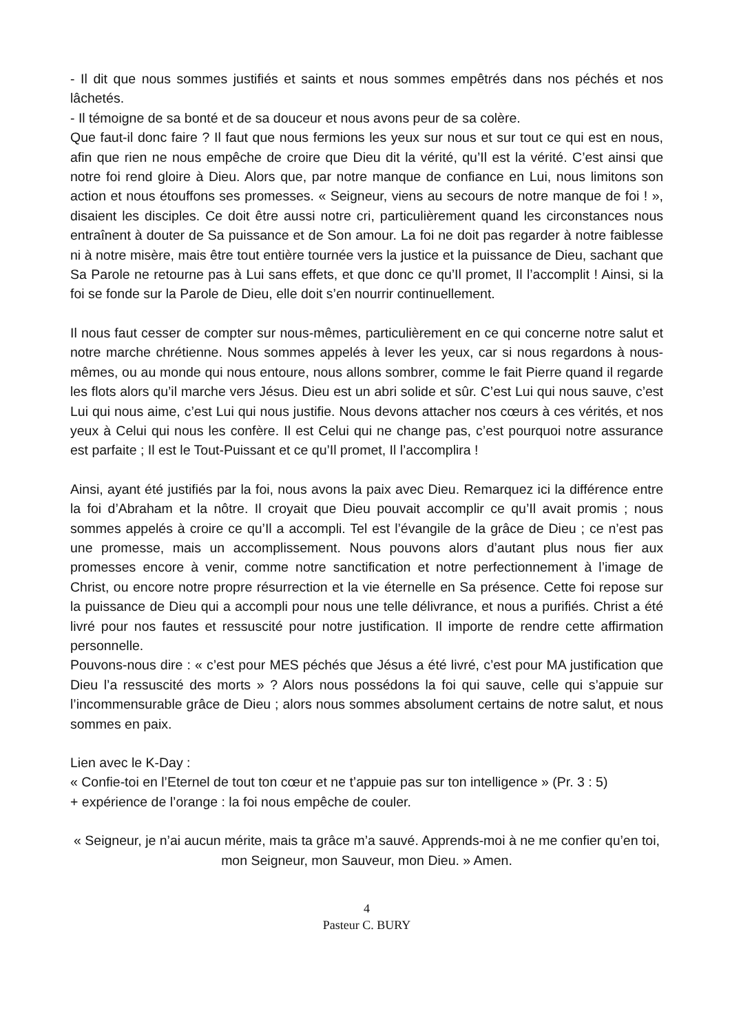- Il dit que nous sommes justifiés et saints et nous sommes empêtrés dans nos péchés et nos lâchetés.
- Il témoigne de sa bonté et de sa douceur et nous avons peur de sa colère.
Que faut-il donc faire ? Il faut que nous fermions les yeux sur nous et sur tout ce qui est en nous, afin que rien ne nous empêche de croire que Dieu dit la vérité, qu’Il est la vérité. C’est ainsi que notre foi rend gloire à Dieu. Alors que, par notre manque de confiance en Lui, nous limitons son action et nous étouffons ses promesses. « Seigneur, viens au secours de notre manque de foi ! », disaient les disciples. Ce doit être aussi notre cri, particulièrement quand les circonstances nous entraînent à douter de Sa puissance et de Son amour. La foi ne doit pas regarder à notre faiblesse ni à notre misère, mais être tout entière tournée vers la justice et la puissance de Dieu, sachant que Sa Parole ne retourne pas à Lui sans effets, et que donc ce qu’Il promet, Il l’accomplit ! Ainsi, si la foi se fonde sur la Parole de Dieu, elle doit s’en nourrir continuellement.
Il nous faut cesser de compter sur nous-mêmes, particulièrement en ce qui concerne notre salut et notre marche chrétienne. Nous sommes appelés à lever les yeux, car si nous regardons à nous-mêmes, ou au monde qui nous entoure, nous allons sombrer, comme le fait Pierre quand il regarde les flots alors qu’il marche vers Jésus. Dieu est un abri solide et sûr. C’est Lui qui nous sauve, c’est Lui qui nous aime, c’est Lui qui nous justifie. Nous devons attacher nos cœurs à ces vérités, et nos yeux à Celui qui nous les confère. Il est Celui qui ne change pas, c’est pourquoi notre assurance est parfaite ; Il est le Tout-Puissant et ce qu’Il promet, Il l’accomplira !
Ainsi, ayant été justifiés par la foi, nous avons la paix avec Dieu. Remarquez ici la différence entre la foi d’Abraham et la nôtre. Il croyait que Dieu pouvait accomplir ce qu’Il avait promis ; nous sommes appelés à croire ce qu’Il a accompli. Tel est l’évangile de la grâce de Dieu ; ce n’est pas une promesse, mais un accomplissement. Nous pouvons alors d’autant plus nous fier aux promesses encore à venir, comme notre sanctification et notre perfectionnement à l’image de Christ, ou encore notre propre résurrection et la vie éternelle en Sa présence. Cette foi repose sur la puissance de Dieu qui a accompli pour nous une telle délivrance, et nous a purifiés. Christ a été livré pour nos fautes et ressuscité pour notre justification. Il importe de rendre cette affirmation personnelle.
Pouvons-nous dire : « c’est pour MES péchés que Jésus a été livré, c’est pour MA justification que Dieu l’a ressuscité des morts » ? Alors nous possédons la foi qui sauve, celle qui s’appuie sur l’incommensurable grâce de Dieu ; alors nous sommes absolument certains de notre salut, et nous sommes en paix.
Lien avec le K-Day :
« Confie-toi en l’Eternel de tout ton cœur et ne t’appuie pas sur ton intelligence » (Pr. 3 : 5)
+ expérience de l’orange : la foi nous empêche de couler.
« Seigneur, je n’ai aucun mérite, mais ta grâce m’a sauvé. Apprends-moi à ne me confier qu’en toi, mon Seigneur, mon Sauveur, mon Dieu. » Amen.
4
Pasteur C. BURY